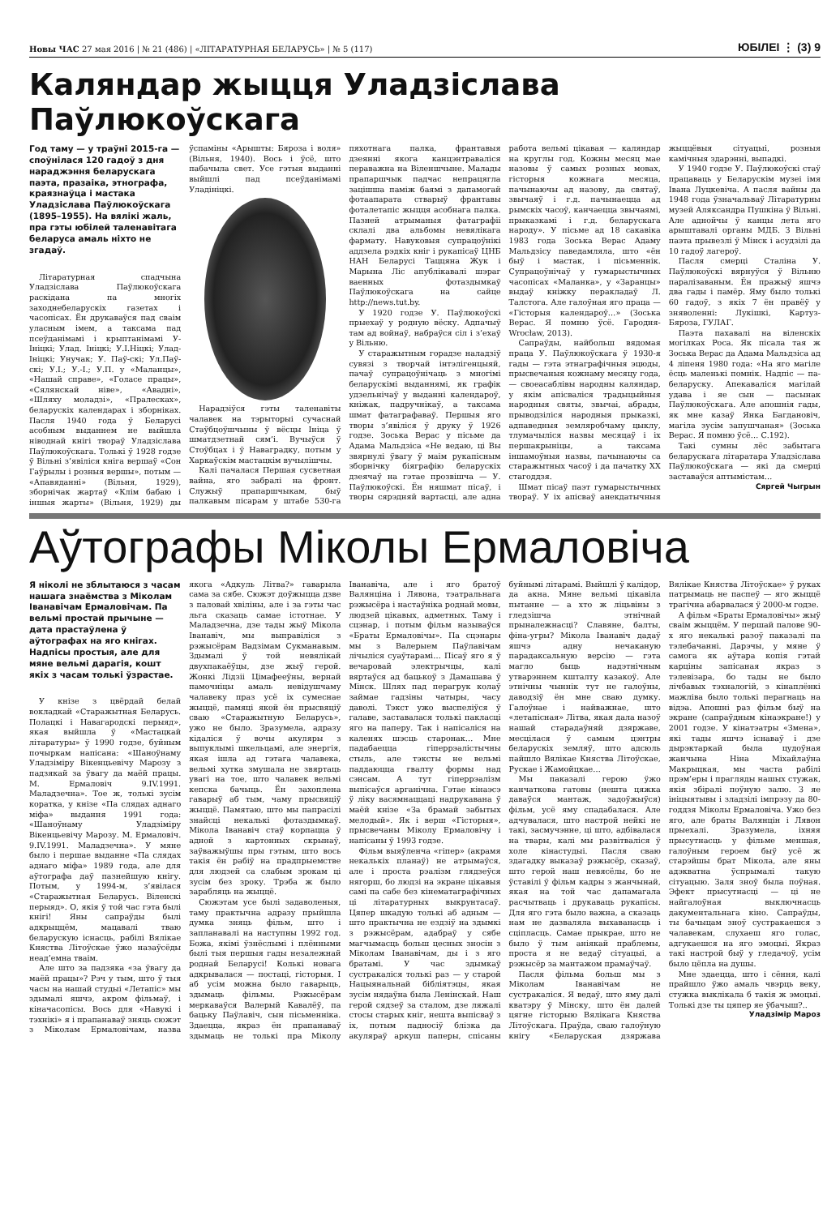Новы ЧАС 27 мая 2016 | № 21 (486) | «ЛІТАРАТУРНАЯ БЕЛАРУСЬ» | № 5 (117) ЮБІЛЕІ ⋮ (3) 9
Каляндар жыцця Уладзіслава Паўлюкоўскага
Год таму — у траўні 2015-га — спо­ўнілася 120 гадоў з дня нараджэння беларускага паэта, празаіка, этнографа, краязнаўца і мастака Уладзіслава Паўлюкоўскага (1895–1955). На вялікі жаль, пра гэты юбілей таленавітага беларуса амаль ніхто не згадаў.
Літаратурная спадчына Уладзіслава Паўлюкоўскага раскідана па многіх заходнебеларускіх газетах і часопісах. Ён друкаваўся пад сваім уласным імем, а таксама пад псеўданімамі і крыптанімамі У-Ініцкі; Улад. Ініцкі; У.І.Ніцкі; Улад-Ініцкі; Унучак; У. Паў-скі; Ул.Паў-скі; У.І.; У.-І.; У.П. у «Маланцы», «Нашай справе», «Голасе працы», «Сялянскай ніве», «Авадні», «Шляху моладзі», «Пралесках», беларускіх календарах і зборніках. Пасля 1940 года ў Беларусі асобным выданнем не выйшла ніводнай кнігі твораў Уладзіслава Паўлюкоўскага. Толькі ў 1928 годзе ў Вільні з’явіліся кніга вершаў «Сон Гаўрылы і розныя вершы», потым — «Апавяданні» (Вільня, 1929), зборнічак жартаў «Клім бабаю і іншыя жарты» (Вільня, 1929) ды ўспаміны «Арышты: Бяроза і воля» (Вільня, 1940). Вось і ўсё, што пабачыла свет. Усе гэтыя выданні выйшлі пад псеўданімамі Уладініцкі.
Нарадзіўся гэты таленавіты чалавек на тэрыторыі сучаснай Стаўбцоўшчыны ў вёсцы Ініца ў шматдзетнай сям’і. Вучыўся ў Стоўбцах і ў Наваградку, потым у Харкаўскім мастацкім вучылішчы.
Калі пачалася Першая сусветная вайна, яго забралі на фронт. Служыў прапаршчыкам, быў палкавым пісарам у штабе 530-га пяхотнага палка, франтавыя дзеянні якога канцэнтраваліся пераважна на Віленшчыне. Малады прапаршчык падчас непрацягла зацішша паміж баямі з дапамогай фотаапарата стварыў франтавы фоталетапіс жыцця асобнага палка. Пазней атрыманыя фатаграфіі склалі два альбомы невялікага фармату. Навуковыя супрацоўнікі аддзела рэдкіх кніг і рукапісаў ЦНБ НАН Беларусі Таццяна Жук і Марына Ліс апублікавалі шэраг ваенных фотаздымкаў Паўлюкоўскага на сайце http://news.tut.by.
У 1920 годзе У. Паўлюкоўскі прыехаў у родную вёску. Адпачыў там ад войнаў, набраўся сіл і з’ехаў у Вільню.
У старажытным горадзе наладзіў сувязі з творчай інтэлігенцыяй, пачаў супрацоўнічаць з многімі беларускімі выданнямі, як графік удзельнічаў у выданні календароў, кніжак, падручнікаў, а таксама шмат фатаграфаваў. Першыя яго творы з’явіліся ў друку ў 1926 годзе. Зоська Верас у пісьме да Адама Мальдзіса «Не ведаю, ці Вы звярнулі ўвагу ў маім рукапісным зборнічку біяграфію беларускіх дзеячаў на гэтае прозвішча — У. Паўлюкоўскі. Ён няшмат пісаў, і творы сярэдняй вартасці, але адна работа вельмі цікавая — каляндар на круглы год. Кожны месяц мае назовы ў самых розных мовах, гісторыя кожнага месяца, пачынаючы ад назову, да святаў, звычаяў і г.д. пачынаецца ад рымскіх часоў, канчаецца звычаямі, прыказкамі і г.д. беларускага народу». У пісьме ад 18 сакавіка 1983 года Зоська Верас Адаму Мальдзісу паведамляла, што «ён быў і мастак, і пісьменнік. Супрацоўнічаў у гумарыстычных часопісах «Маланка», у «Заранцы» выдаў кніжку перакладаў Л. Талстога. Але галоўная яго праца — «Гісторыя календароў…» (Зоська Верас. Я помню ўсё. Гародня-Wrocław, 2013).
Сапраўды, найбольш вядомая праца У. Паўлюкоўскага ў 1930-я гады — гэта этнаграфічныя эцюды, прысвечаныя кожнаму месяцу года, — своеасаблівы народны каляндар, у якім апісваліся традыцыйныя народныя святы, звычаі, абрады, прыводзіліся народныя прыказкі, адпаведныя земляробчаму цыклу, тлумачыліся назвы месяцаў і іх першакрыніцы, а таксама іншамоўныя назвы, пачынаючы са старажытных часоў і да пачатку XX стагоддзя.
Шмат пісаў паэт гумарыстычных твораў. У іх апісваў анекдатычныя жыццёвыя сітуацыі, розныя камічныя здарэнні, выпадкі.
У 1940 годзе У. Паўлюкоўскі стаў працаваць у Беларускім музеі імя Івана Луцкевіча. А пасля вайны да 1948 года ўзначальваў Літаратурны музей Аляксандра Пушкіна ў Вільні. Але аднойчы ў канцы лета яго арыштавалі органы МДБ. З Вільні паэта прывезлі ў Мінск і асудзілі да 10 гадоў лагероў.
Пасля смерці Сталіна У. Паўлюкоўскі вярнуўся ў Вільню паралізаваным. Ён пражыў яшчэ два гады і памёр. Яму было толькі 60 гадоў, з якіх 7 ён правёў у зняволенні: Лукішкі, Картуз-Бяроза, ГУЛАГ.
Паэта пахавалі на віленскіх могілках Роса. Як пісала тая ж Зоська Верас да Адама Мальдзіса ад 4 ліпеня 1980 года: «На яго магіле ёсць маленькі помнік. Надпіс — па-беларуску. Апекаваліся магілай удава і яе сын — пасынак Паўлюкоўскага. Але апошнія гады, як мне казаў Янка Багдановіч, магіла зусім запушчаная» (Зоська Верас. Я помню ўсё… С.192).
Такі сумны лёс забытага беларускага літаратара Уладзіслава Паўлюкоўскага — які да смерці заставаўся аптымістам…
Сяргей Чыгрын
Аўтографы Міколы Ермаловіча
Я ніколі не зблытаюся з часам нашага знаёмства з Міколам Іванавічам Ермаловічам. Па вельмі простай прычыне — дата прастаўлена ў аўтографах на яго кнігах. Надпісы простыя, але для мяне вельмі дарагія, кошт якіх з часам толькі ўзрастае.
У кнізе з цвёрдай белай вокладкай «Старажытная Беларусь. Полацкі і Навагародскі перыяд», якая выйшла ў «Мастацкай літаратуры» ў 1990 годзе, буйным почыркам напісана: «Шаноўнаму Уладзіміру Вікенцьевічу Марозу з падзякай за ўвагу да маёй працы. М. Ермаловіч 9.IV.1991. Маладзечна». Тое ж, толькі зусім коратка, у кнізе «Па слядах аднаго міфа» выдання 1991 года: «Шаноўнаму Уладзіміру Вікенцьевічу Марозу. М. Ермаловіч. 9.IV.1991. Маладзечна». У мяне было і першае выданне «Па слядах аднаго міфа» 1989 года, але для аўтографа даў пазнейшую кнігу. Потым, у 1994-м, з’явілася «Старажытная Беларусь. Віленскі перыяд». О, якія ў той час гэта былі кнігі! Яны сапраўды былі адкрыццём, мацавалі тваю беларускую існасць, рабілі Вялікае Княства Літоўскае ўжо назаўсёды неад’емна тваім.
Але што за падзяка «за ўвагу да маёй працы»? Рэч у тым, што ў тыя часы на нашай студыі «Летапіс» мы здымалі яшчэ, акром фільмаў, і кіначасопісы. Вось для «Навукі і тэхнікі» я і прапанаваў зняць сюжэт з Міколам Ермаловічам, назва якога «Адкуль Літва?» гаварыла сама за сябе. Сюжэт доўжыцца дзве з паловай хвіліны, але і за гэты час льга сказаць самае істотнае. У Маладзечна, дзе тады жыў Мікола Іванавіч, мы выправіліся з рэжысёрам Вадзімам Сукманавым. Здымалі ў той невялікай двухпакаёўцы, дзе жыў герой. Жонкі Лідзіі Цімафееўны, вернай памочніцы амаль невідушчаму чалавеку праз усё іх сумеснае жыццё, памяці якой ён прысвяціў сваю «Старажытную Беларусь», ужо не было. Зразумела, адразу кідаліся ў вочы акуляры з выпуклымі шкельцамі, але энергія, якая ішла ад гэтага чалавека, вельмі хутка змушала не звяртаць увагі на тое, што чалавек вельмі кепска бачыць. Ён захоплена гаварыў аб тым, чаму прысвяціў жыццё. Памятаю, што мы папрасілі знайсці некалькі фотаздымкаў. Мікола Іванавіч стаў корпацца ў адной з картонных скрынаў, заўважыўшы пры гэтым, што вось такія ён рабіў на прадпрыемстве для людзей са слабым зрокам ці зусім без зроку. Трэба ж было зарабляць на жыццё.
Сюжэтам усе былі задаволеныя, таму практычна адразу прыйшла думка зняць фільм, што і запланавалі на наступны 1992 год. Божа, якімі ўзнёслымі і плёнными былі тыя першыя гады незалежнай роднай Беларусі! Колькі новага адкрывалася — постаці, гісторыя. І аб усім можна было гаварыць, здымаць фільмы. Рэжысёрам меркаваўся Валерый Кавалёў, па бацьку Паўлавіч, сын пісьменніка. Здаецца, якраз ён прапанаваў здымаць не толькі пра Міколу Іванавіча, але і яго братоў Валянціна і Лявона, тэатральнага рэжысёра і настаўніка роднай мовы, людзей цікавых, адметных. Таму і сцэнар, і потым фільм называўся «Браты Ермаловічы». Па сцэнары мы з Валерыем Паўлавічам лічыліся суаўтарамі… Пісаў яго я ў вечаровай электрычцы, калі вяртаўся ад бацькоў з Дамашава ў Мінск. Шлях пад перагрук колаў займае гадзіны чатыры, часу даволі. Тэкст ужо выспеліўся ў галаве, заставалася толькі пакласці яго на паперу. Так і напісаліся на каленях шэсць старонак… Мне падабаецца гіперрэалістычны стыль, але тэксты не вельмі паддаюцца гвалту формы над сэнсам. А тут гіперрэалізм выпісаўся арганічна. Гэтае кінаэсэ ў ліку васямнаццаці надрукавана ў маёй кнізе «За брамай забытых мелодый». Як і верш «Гісторыя», прысвечаны Міколу Ермаловічу і напісаны ў 1993 годзе.
Фільм выяўленча «гіпер» (акрамя некалькіх планаў) не атрымаўся, але і проста рэалізм глядзеўся нягорш, бо людзі на экране цікавыя самі па сабе без кінематаграфічных ці літаратурных выкрунтасаў. Цяпер шкадую толькі аб адным — што практычна не ездзіў на здымкі з рэжысёрам, адабраў у сябе магчымасць больш цесных зносін з Міколам Іванавічам, ды і з яго братамі. У час здымкаў сустракаліся толькі раз — у старой Нацыянальнай бібліятэцы, якая зусім нядаўна была Ленінскай. Наш герой сядзеў за сталом, дзе ляжалі стосы старых кніг, нешта выпісваў з іх, потым падносіў блізка да акуляраў аркуш паперы, спісаны буйнымі літарамі. Выйшлі ў калідор, да акна. Мяне вельмі цікавіла пытанне — а хто ж ліцьвіны з гледзішча этнічнай прыналежнасці? Славяне, балты, фіна-угры? Мікола Іванавіч дадаў яшчэ адну нечаканую парадаксальную версію — гэта магло быць надэтнічным утварэннем кшталту казакоў. Але этнічны чыннік тут не галоўны, даводзіў ён мне сваю думку. Галоўнае і найважнае, што «летапісная» Літва, якая дала назоў нашай старадаўняй дзяржаве, месцілася ў самым цэнтры беларускіх земляў, што адсюль пайшло Вялікае Княства Літоўскае, Рускае і Жамойцкае…
Мы паказалі герою ўжо канчаткова гатовы (нешта цяжка даваўся мантаж, задоўжыўся) фільм, усё яму спадабалася. Але адчувалася, што настрой нейкі не такі, засмучэнне, ці што, адбівалася на твары, калі мы развітваліся ў холе кінастудыі. Пасля сваю здагадку выказаў рэжысёр, сказаў, што герой наш невясёлы, бо не ўставілі ў фільм кадры з жанчынай, якая на той час дапамагала расчытваць і друкаваць рукапісы. Для яго гэта было важна, а сказаць нам не дазваляла выхаванасць і сціпласць. Самае прыкрае, што не было ў тым аніякай праблемы, проста я не ведаў сітуацыі, а рэжысёр за мантажом прамаўчаў.
Пасля фільма больш мы з Міколам Іванавічам не сустракаліся. Я ведаў, што яму далі кватэру ў Мінску, што ён далей цягне гісторыю Вялікага Княства Літоўскага. Праўда, сваю галоўную кнігу «Беларуская дзяржава Вялікае Княства Літоўскае» ў руках патрымаць не паспеў — яго жыццё трагічна абарвалася ў 2000-м годзе.
А фільм «Браты Ермаловічы» жыў сваім жыццём. У першай палове 90-х яго некалькі разоў паказалі па тэлебачанні. Дарэчы, у мяне ў самога як аўтара копія гэтай карціны запісаная якраз з тэлевізара, бо тады не было лічбавых тэхналогій, з кінаплёнкі мажліва было толькі перагнаць на відэа. Апошні раз фільм быў на экране (сапраўдным кінаэкране!) у 2001 годзе. У кінатэатры «Змена», які тады яшчэ існаваў і дзе дырэктаркай была цудоўная жанчына Ніна Міхайлаўна Макрыцкая, мы часта рабілі прэм’еры і прагляды нашых стужак, якія збіралі поўную залю. З яе ініцыятывы і зладзілі імпрэзу да 80-годдзя Міколы Ермаловіча. Ужо без яго, але браты Валянцін і Лявон прыехалі. Зразумела, іхняя прысутнасць у фільме меншая, галоўным героем быў усё ж старэйшы брат Мікола, але яны адэкватна ўспрымалі такую сітуацыю. Заля зноў была поўная. Эфект прысутнасці — ці не найгалоўная выключнасць дакументальнага кіно. Сапраўды, ты бачыцам зноў сустракаешся з чалавекам, слухаеш яго голас, адгукаешся на яго эмоцыі. Якраз такі настрой быў у гледачоў, усім было цёпла на душы.
Мне здаецца, што і сёння, калі прайшло ўжо амаль чвэрць веку, стужка выклікала б такія ж эмоцыі. Толькі дзе ты цяпер яе ўбачыш?..
Уладзімір Мароз